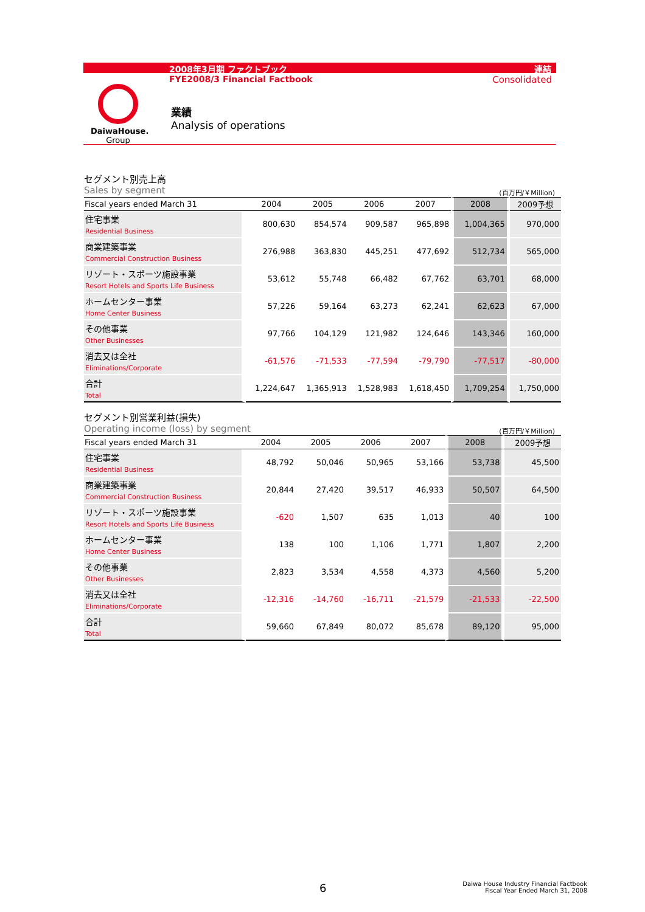2008年3月期 ファクトブック 連結
FYE2008/3 Financial Factbook Consolidated
DaiwaHouse.
Group
業績
Analysis of operations
セグメント別売上高
Sales by segment (百万円/￥Million)
| Fiscal years ended March 31 | 2004 | 2005 | 2006 | 2007 | 2008 | 2009予想 |
| --- | --- | --- | --- | --- | --- | --- |
| 住宅事業 Residential Business | 800,630 | 854,574 | 909,587 | 965,898 | 1,004,365 | 970,000 |
| 商業建築事業 Commercial Construction Business | 276,988 | 363,830 | 445,251 | 477,692 | 512,734 | 565,000 |
| リゾート・スポーツ施設事業 Resort Hotels and Sports Life Business | 53,612 | 55,748 | 66,482 | 67,762 | 63,701 | 68,000 |
| ホームセンター事業 Home Center Business | 57,226 | 59,164 | 63,273 | 62,241 | 62,623 | 67,000 |
| その他事業 Other Businesses | 97,766 | 104,129 | 121,982 | 124,646 | 143,346 | 160,000 |
| 消去又は全社 Eliminations/Corporate | -61,576 | -71,533 | -77,594 | -79,790 | -77,517 | -80,000 |
| 合計 Total | 1,224,647 | 1,365,913 | 1,528,983 | 1,618,450 | 1,709,254 | 1,750,000 |
セグメント別営業利益(損失)
Operating income (loss) by segment (百万円/￥Million)
| Fiscal years ended March 31 | 2004 | 2005 | 2006 | 2007 | 2008 | 2009予想 |
| --- | --- | --- | --- | --- | --- | --- |
| 住宅事業 Residential Business | 48,792 | 50,046 | 50,965 | 53,166 | 53,738 | 45,500 |
| 商業建築事業 Commercial Construction Business | 20,844 | 27,420 | 39,517 | 46,933 | 50,507 | 64,500 |
| リゾート・スポーツ施設事業 Resort Hotels and Sports Life Business | -620 | 1,507 | 635 | 1,013 | 40 | 100 |
| ホームセンター事業 Home Center Business | 138 | 100 | 1,106 | 1,771 | 1,807 | 2,200 |
| その他事業 Other Businesses | 2,823 | 3,534 | 4,558 | 4,373 | 4,560 | 5,200 |
| 消去又は全社 Eliminations/Corporate | -12,316 | -14,760 | -16,711 | -21,579 | -21,533 | -22,500 |
| 合計 Total | 59,660 | 67,849 | 80,072 | 85,678 | 89,120 | 95,000 |
6
Daiwa House Industry Financial Factbook
Fiscal Year Ended March 31, 2008